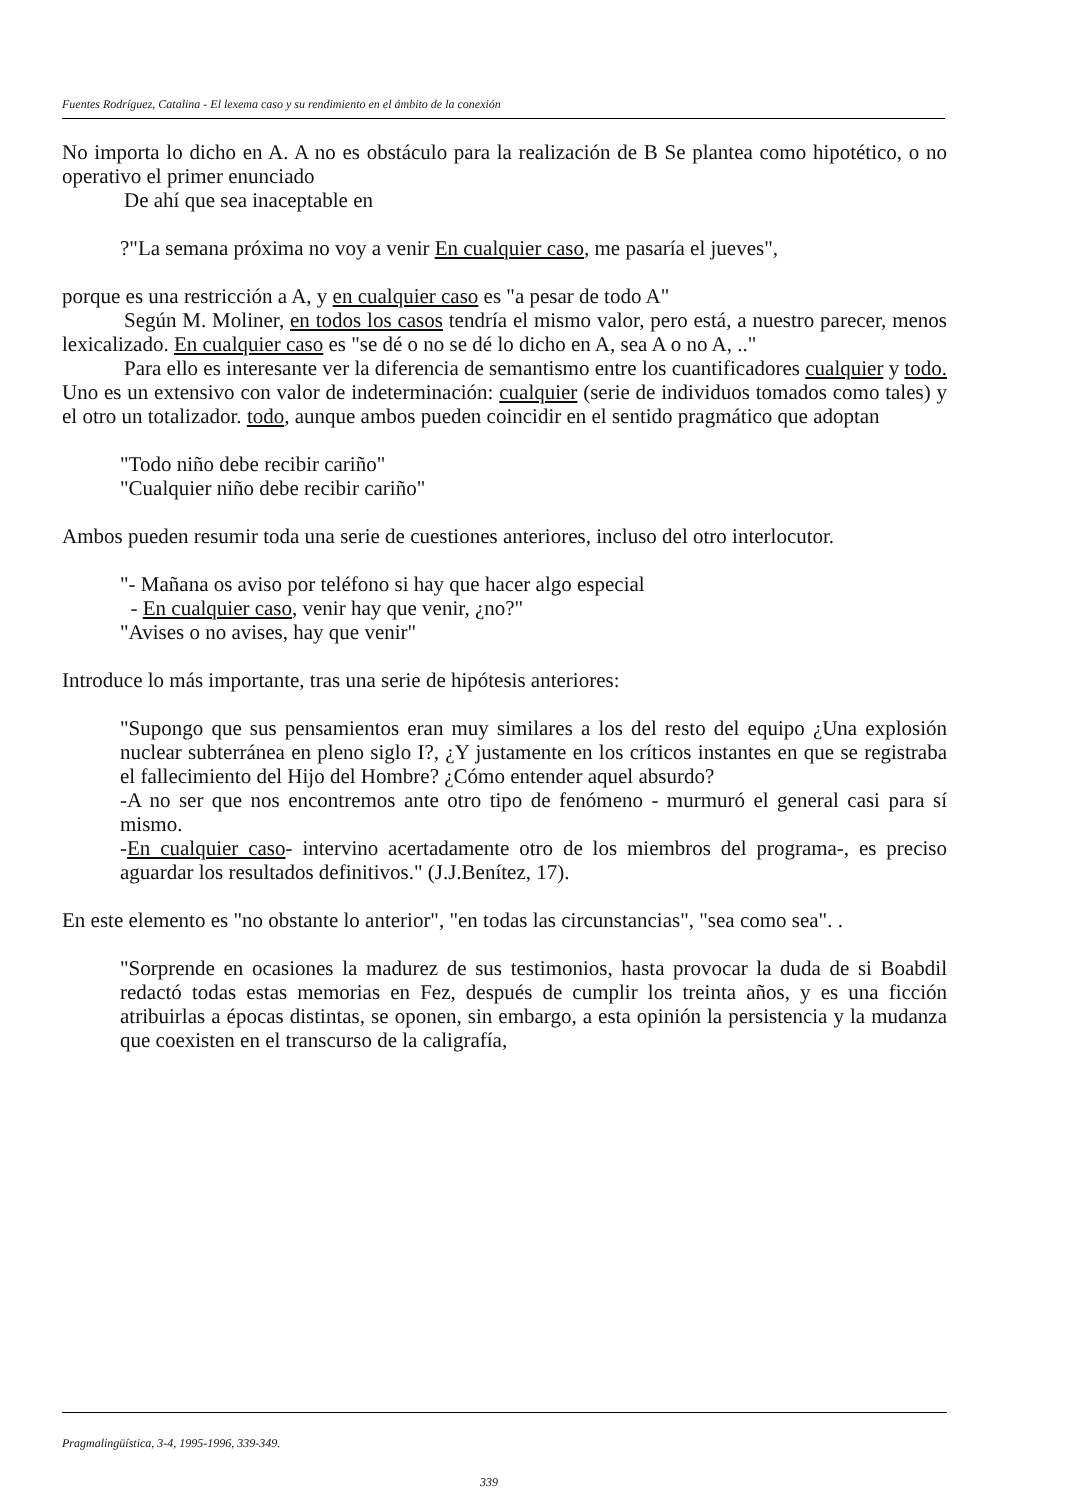Fuentes Rodríguez, Catalina - El lexema caso y su rendimiento en el ámbito de la conexión
No importa lo dicho en A. A no es obstáculo para la realización de B Se plantea como hipotético, o no operativo el primer enunciado
De ahí que sea inaceptable en
?"La semana próxima no voy a venir En cualquier caso, me pasaría el jueves",
porque es una restricción a A, y en cualquier caso es "a pesar de todo A"
Según M. Moliner, en todos los casos tendría el mismo valor, pero está, a nuestro parecer, menos lexicalizado. En cualquier caso es "se dé o no se dé lo dicho en A, sea A o no A, .."
Para ello es interesante ver la diferencia de semantismo entre los cuantificadores cualquier y todo. Uno es un extensivo con valor de indeterminación: cualquier (serie de individuos tomados como tales) y el otro un totalizador. todo, aunque ambos pueden coincidir en el sentido pragmático que adoptan
"Todo niño debe recibir cariño"
"Cualquier niño debe recibir cariño"
Ambos pueden resumir toda una serie de cuestiones anteriores, incluso del otro interlocutor.
"- Mañana os aviso por teléfono si hay que hacer algo especial
- En cualquier caso, venir hay que venir, ¿no?"
"Avises o no avises, hay que venir"
Introduce lo más importante, tras una serie de hipótesis anteriores:
"Supongo que sus pensamientos eran muy similares a los del resto del equipo ¿Una explosión nuclear subterránea en pleno siglo I?, ¿Y justamente en los críticos instantes en que se registraba el fallecimiento del Hijo del Hombre? ¿Cómo entender aquel absurdo?
-A no ser que nos encontremos ante otro tipo de fenómeno - murmuró el general casi para sí mismo.
-En cualquier caso- intervino acertadamente otro de los miembros del programa-, es preciso aguardar los resultados definitivos." (J.J.Benítez, 17).
En este elemento es "no obstante lo anterior", "en todas las circunstancias", "sea como sea". .
"Sorprende en ocasiones la madurez de sus testimonios, hasta provocar la duda de si Boabdil redactó todas estas memorias en Fez, después de cumplir los treinta años, y es una ficción atribuirlas a épocas distintas, se oponen, sin embargo, a esta opinión la persistencia y la mudanza que coexisten en el transcurso de la caligrafía,
Pragmalingüística, 3-4, 1995-1996, 339-349.
339